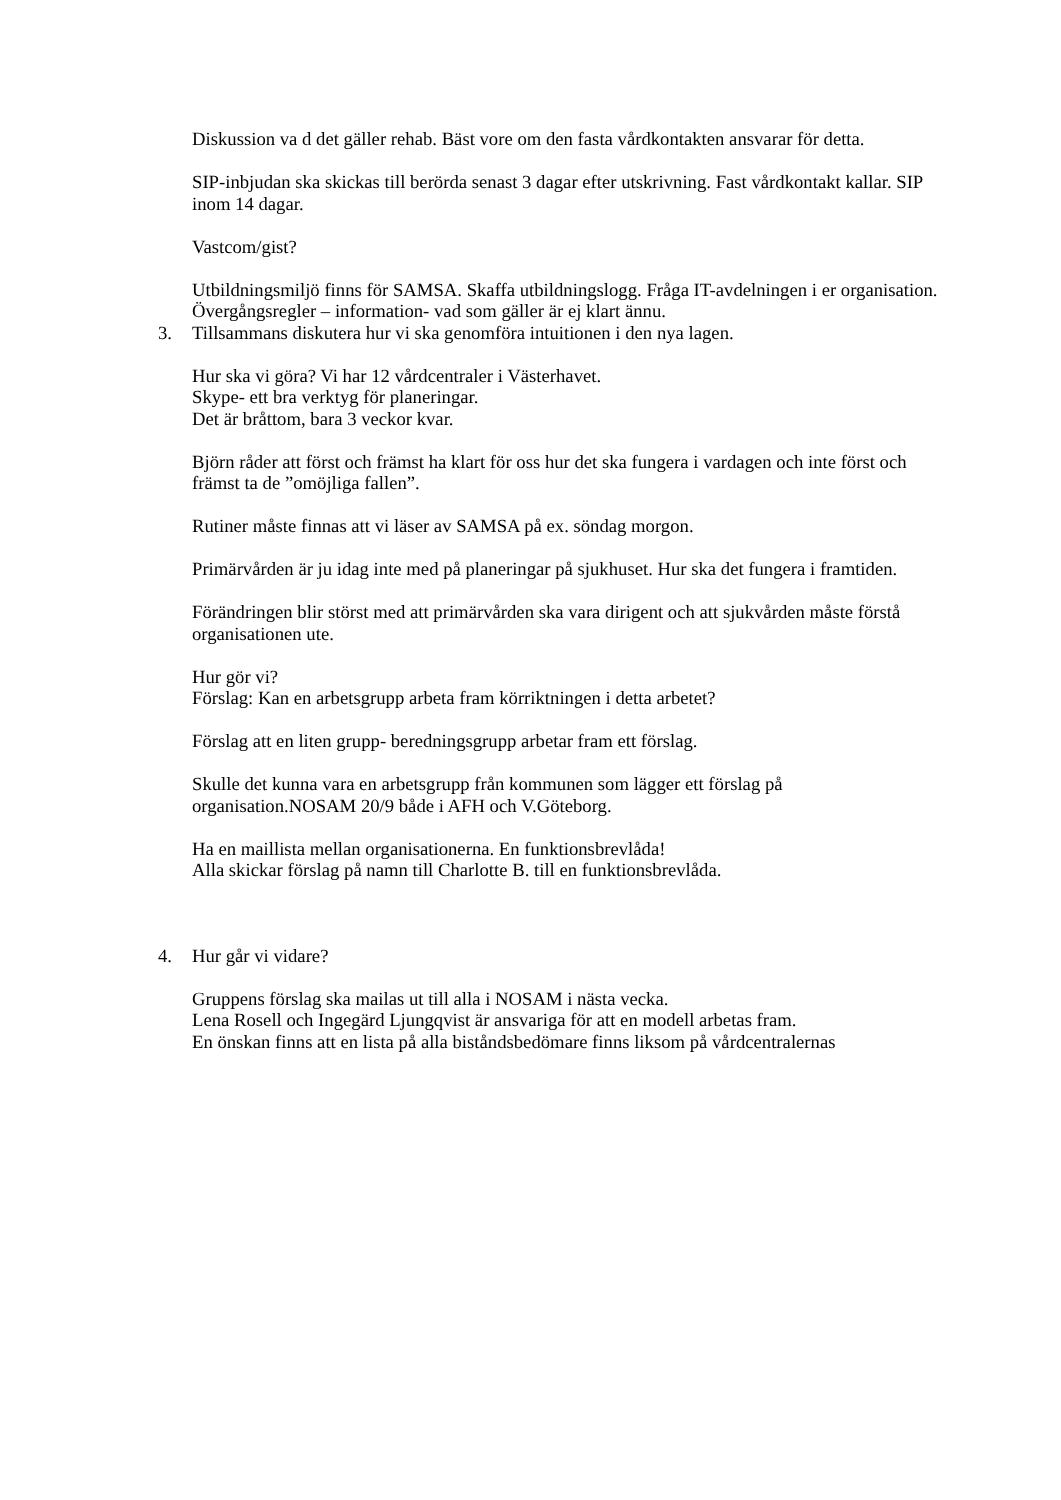Diskussion va d det gäller rehab. Bäst vore om den fasta vårdkontakten ansvarar för detta.
SIP-inbjudan ska skickas till berörda senast 3 dagar efter utskrivning. Fast vårdkontakt kallar. SIP inom 14 dagar.
Vastcom/gist?
Utbildningsmiljö finns för SAMSA. Skaffa utbildningslogg. Fråga IT-avdelningen i er organisation.
Övergångsregler – information- vad som gäller är ej klart ännu.
3. Tillsammans diskutera hur vi ska genomföra intuitionen i den nya lagen.
Hur ska vi göra? Vi har 12 vårdcentraler i Västerhavet.
Skype- ett bra verktyg för planeringar.
Det är bråttom, bara 3 veckor kvar.
Björn råder att först och främst ha klart för oss hur det ska fungera i vardagen och inte först och främst ta de ”omöjliga fallen”.
Rutiner måste finnas att vi läser av SAMSA på ex. söndag morgon.
Primärvården är ju idag inte med på planeringar på sjukhuset. Hur ska det fungera i framtiden.
Förändringen blir störst med att primärvården ska vara dirigent och att sjukvården måste förstå organisationen ute.
Hur gör vi?
Förslag: Kan en arbetsgrupp arbeta fram körriktningen i detta arbetet?
Förslag att en liten grupp- beredningsgrupp arbetar fram ett förslag.
Skulle det kunna vara en arbetsgrupp från kommunen som lägger ett förslag på organisation.NOSAM 20/9 både i AFH och V.Göteborg.
Ha en maillista mellan organisationerna. En funktionsbrevlåda!
Alla skickar förslag på namn till Charlotte B. till en funktionsbrevlåda.
4. Hur går vi vidare?
Gruppens förslag ska mailas ut till alla i NOSAM i nästa vecka.
Lena Rosell och Ingegärd Ljungqvist är ansvariga för att en modell arbetas fram.
En önskan finns att en lista på alla biståndsbedömare finns liksom på vårdcentralernas